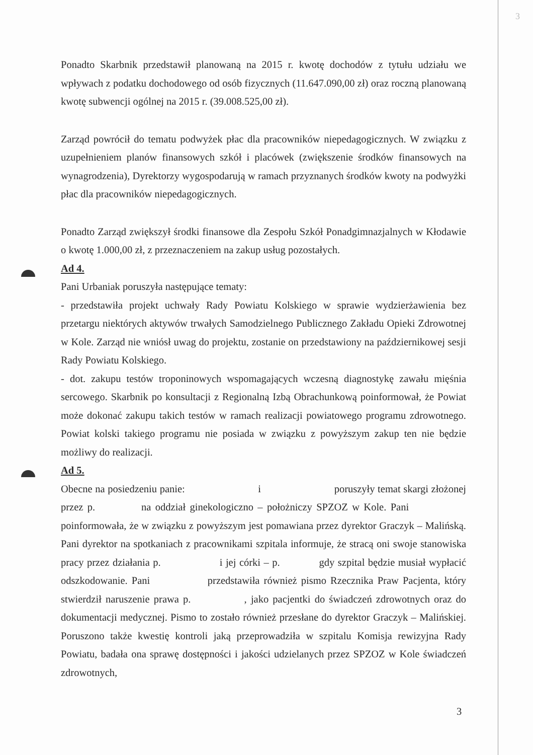3
Ponadto Skarbnik przedstawił planowaną na 2015 r. kwotę dochodów z tytułu udziału we wpływach z podatku dochodowego od osób fizycznych (11.647.090,00 zł) oraz roczną planowaną kwotę subwencji ogólnej na 2015 r. (39.008.525,00 zł).
Zarząd powrócił do tematu podwyżek płac dla pracowników niepedagogicznych. W związku z uzupełnieniem planów finansowych szkół i placówek (zwiększenie środków finansowych na wynagrodzenia), Dyrektorzy wygospodarują w ramach przyznanych środków kwoty na podwyżki płac dla pracowników niepedagogicznych.
Ponadto Zarząd zwiększył środki finansowe dla Zespołu Szkół Ponadgimnazjalnych w Kłodawie o kwotę 1.000,00 zł, z przeznaczeniem na zakup usług pozostałych.
Ad 4.
Pani Urbaniak poruszyła następujące tematy:
- przedstawiła projekt uchwały Rady Powiatu Kolskiego w sprawie wydzierżawienia bez przetargu niektórych aktywów trwałych Samodzielnego Publicznego Zakładu Opieki Zdrowotnej w Kole. Zarząd nie wniósł uwag do projektu, zostanie on przedstawiony na październikowej sesji Rady Powiatu Kolskiego.
- dot. zakupu testów troponinowych wspomagających wczesną diagnostykę zawału mięśnia sercowego. Skarbnik po konsultacji z Regionalną Izbą Obrachunkową poinformował, że Powiat może dokonać zakupu takich testów w ramach realizacji powiatowego programu zdrowotnego. Powiat kolski takiego programu nie posiada w związku z powyższym zakup ten nie będzie możliwy do realizacji.
Ad 5.
Obecne na posiedzeniu panie: i poruszyły temat skargi złożonej przez p. na oddział ginekologiczno – położniczy SPZOZ w Kole. Pani poinformowała, że w związku z powyższym jest pomawiana przez dyrektor Graczyk – Malińską. Pani dyrektor na spotkaniach z pracownikami szpitala informuje, że stracą oni swoje stanowiska pracy przez działania p. i jej córki – p. gdy szpital będzie musiał wypłacić odszkodowanie. Pani przedstawiła również pismo Rzecznika Praw Pacjenta, który stwierdził naruszenie prawa p. , jako pacjentki do świadczeń zdrowotnych oraz do dokumentacji medycznej. Pismo to zostało również przesłane do dyrektor Graczyk – Malińskiej. Poruszono także kwestię kontroli jaką przeprowadziła w szpitalu Komisja rewizyjna Rady Powiatu, badała ona sprawę dostępności i jakości udzielanych przez SPZOZ w Kole świadczeń zdrowotnych,
3